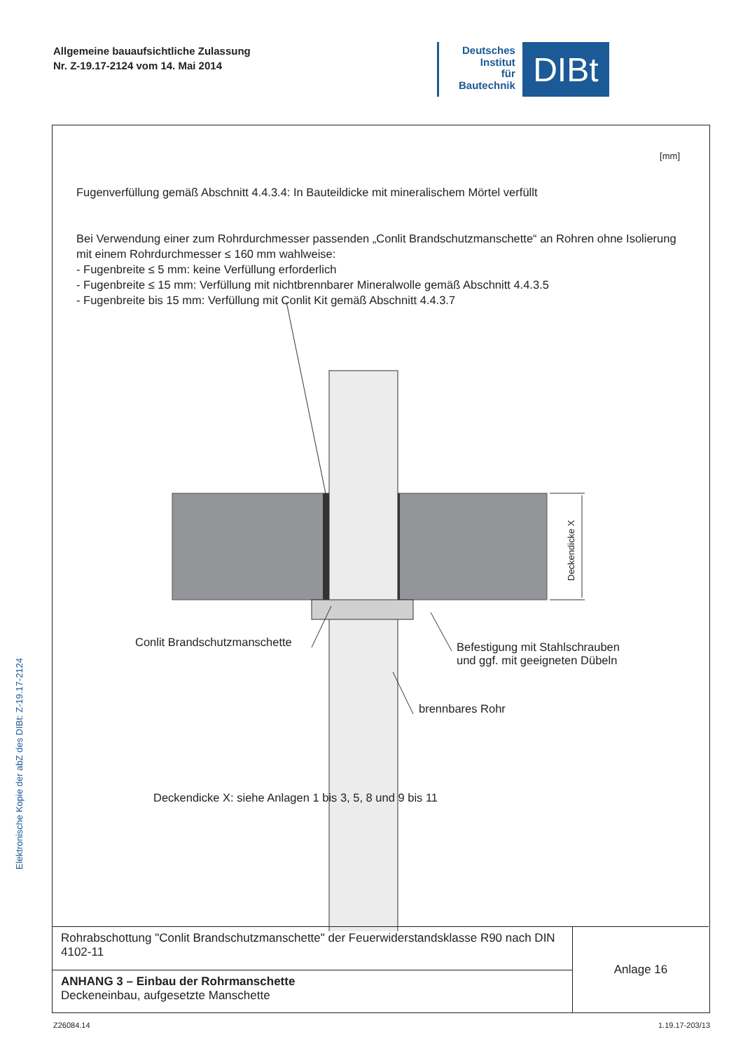Allgemeine bauaufsichtliche Zulassung
Nr. Z-19.17-2124 vom 14. Mai 2014
Deutsches
Institut
für
Bautechnik
DIBt
Elektronische Kopie der abZ des DIBt: Z-19.17-2124
[mm]
Fugenverfüllung gemäß Abschnitt 4.4.3.4: In Bauteildicke mit mineralischem Mörtel verfüllt
Bei Verwendung einer zum Rohrdurchmesser passenden „Conlit Brandschutzmanschette“ an Rohren ohne Isolierung mit einem Rohrdurchmesser ≤ 160 mm wahlweise:
- Fugenbreite ≤ 5 mm: keine Verfüllung erforderlich
- Fugenbreite ≤ 15 mm: Verfüllung mit nichtbrennbarer Mineralwolle gemäß Abschnitt 4.4.3.5
- Fugenbreite bis 15 mm: Verfüllung mit Conlit Kit gemäß Abschnitt 4.4.3.7
Deckendicke X
Conlit Brandschutzmanschette
Befestigung mit Stahlschrauben
und ggf. mit geeigneten Dübeln
brennbares Rohr
Deckendicke X: siehe Anlagen 1 bis 3, 5, 8 und 9 bis 11
| Rohrabschottung "Conlit Brandschutzmanschette" der Feuerwiderstandsklasse R90 nach DIN 4102-11 | Anlage 16 |
| ANHANG 3 – Einbau der Rohrmanschette Deckeneinbau, aufgesetzte Manschette | |
Z26084.14 1.19.17-203/13